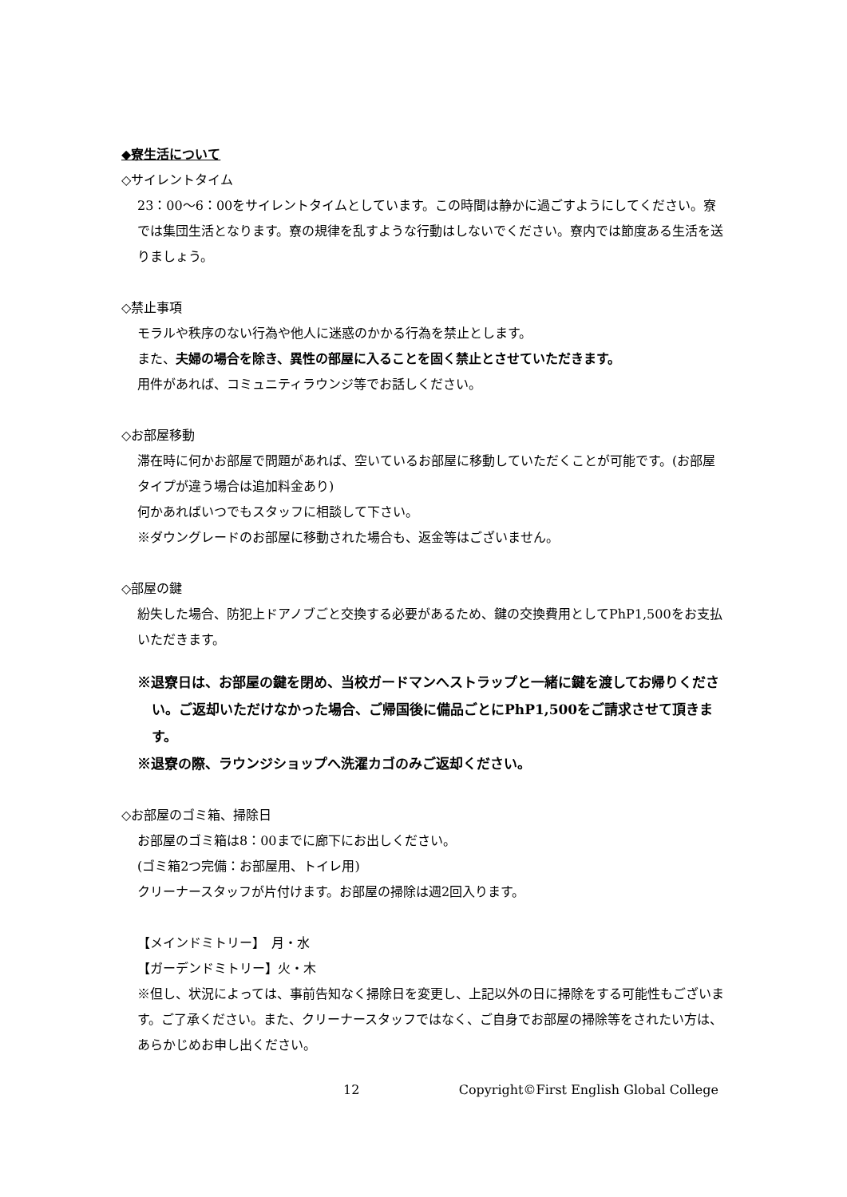◆寮生活について
◇サイレントタイム
23：00〜6：00をサイレントタイムとしています。この時間は静かに過ごすようにしてください。寮では集団生活となります。寮の規律を乱すような行動はしないでください。寮内では節度ある生活を送りましょう。
◇禁止事項
モラルや秩序のない行為や他人に迷惑のかかる行為を禁止とします。
また、夫婦の場合を除き、異性の部屋に入ることを固く禁止とさせていただきます。
用件があれば、コミュニティラウンジ等でお話しください。
◇お部屋移動
滞在時に何かお部屋で問題があれば、空いているお部屋に移動していただくことが可能です。(お部屋タイプが違う場合は追加料金あり)
何かあればいつでもスタッフに相談して下さい。
※ダウングレードのお部屋に移動された場合も、返金等はございません。
◇部屋の鍵
紛失した場合、防犯上ドアノブごと交換する必要があるため、鍵の交換費用としてPhP1,500をお支払いただきます。
※退寮日は、お部屋の鍵を閉め、当校ガードマンへストラップと一緒に鍵を渡してお帰りください。ご返却いただけなかった場合、ご帰国後に備品ごとにPhP1,500をご請求させて頂きます。
※退寮の際、ラウンジショップへ洗濯カゴのみご返却ください。
◇お部屋のゴミ箱、掃除日
お部屋のゴミ箱は8：00までに廊下にお出しください。
(ゴミ箱2つ完備：お部屋用、トイレ用)
クリーナースタッフが片付けます。お部屋の掃除は週2回入ります。
【メインドミトリー】　月・水
【ガーデンドミトリー】火・木
※但し、状況によっては、事前告知なく掃除日を変更し、上記以外の日に掃除をする可能性もございます。ご了承ください。また、クリーナースタッフではなく、ご自身でお部屋の掃除等をされたい方は、あらかじめお申し出ください。
12 Copyright©First English Global College